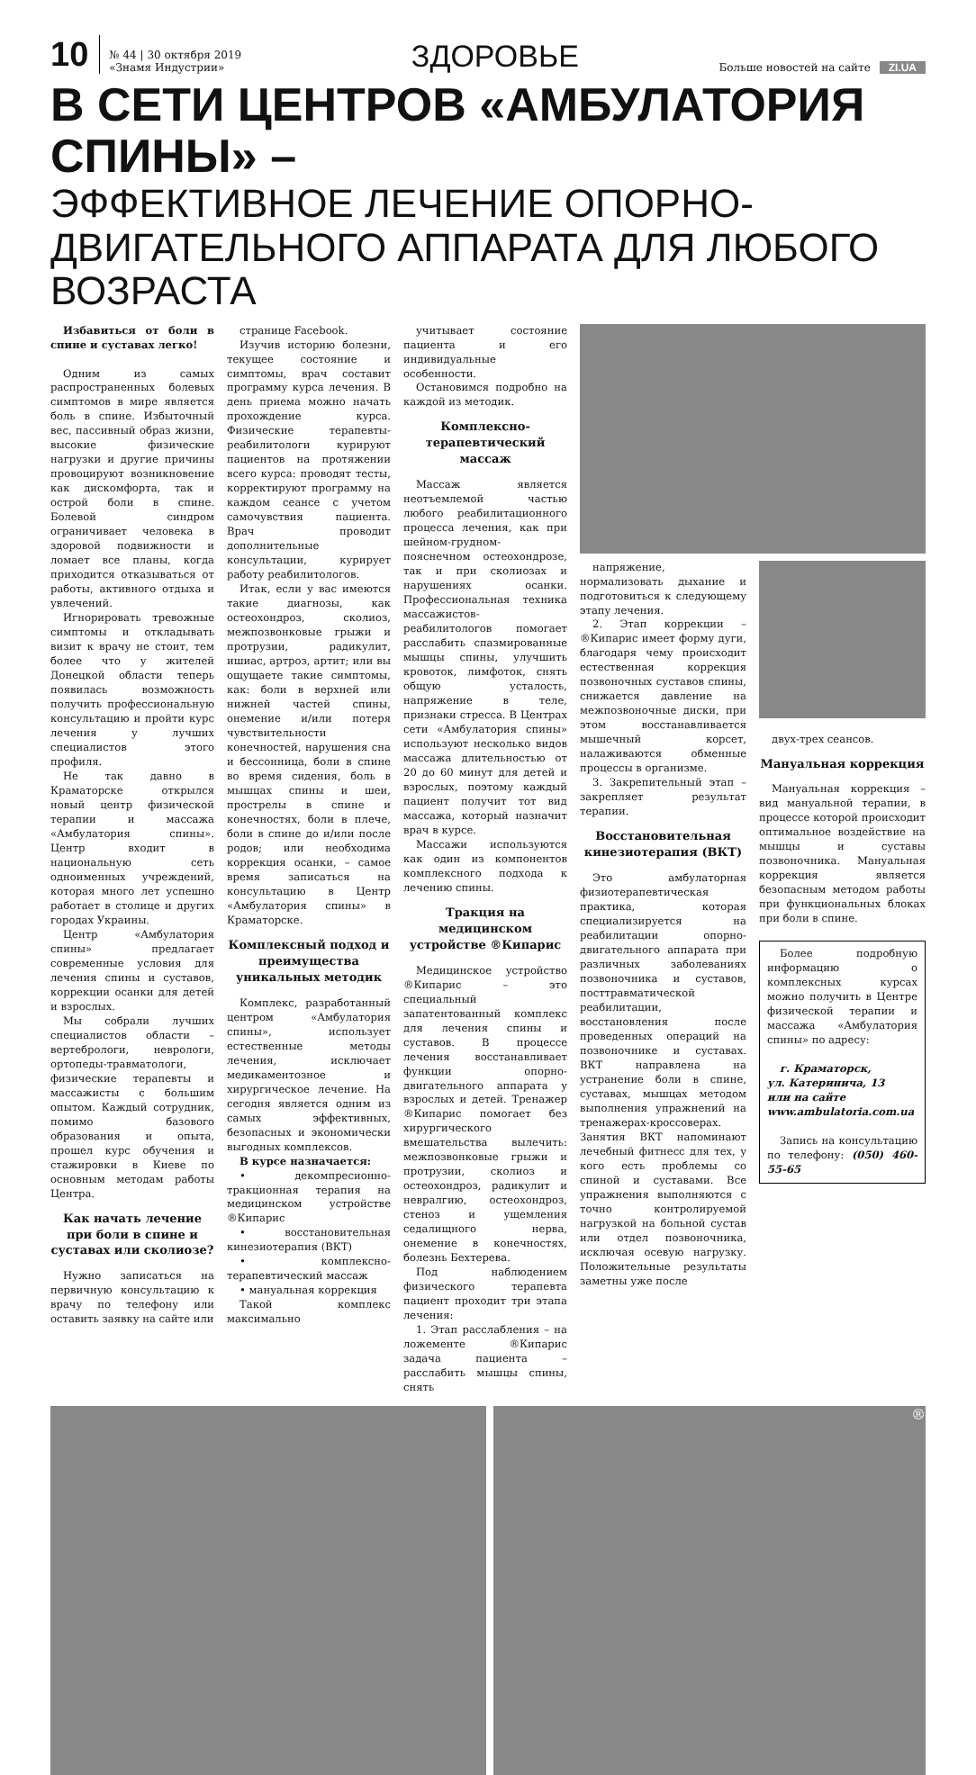10
№ 44 | 30 октября 2019
«Знамя Индустрии»
ЗДОРОВЬЕ
Больше новостей на сайте ZI.UA
В СЕТИ ЦЕНТРОВ «АМБУЛАТОРИЯ СПИНЫ» –
ЭФФЕКТИВНОЕ ЛЕЧЕНИЕ ОПОРНО-ДВИГАТЕЛЬНОГО АППАРАТА ДЛЯ ЛЮБОГО ВОЗРАСТА
Избавиться от боли в спине и суставах легко!
Одним из самых распространенных болевых симптомов в мире является боль в спине. Избыточный вес, пассивный образ жизни, высокие физические нагрузки и другие причины провоцируют возникновение как дискомфорта, так и острой боли в спине. Болевой синдром ограничивает человека в здоровой подвижности и ломает все планы, когда приходится отказываться от работы, активного отдыха и увлечений.
Игнорировать тревожные симптомы и откладывать визит к врачу не стоит, тем более что у жителей Донецкой области теперь появилась возможность получить профессиональную консультацию и пройти курс лечения у лучших специалистов этого профиля.
Не так давно в Краматорске открылся новый центр физической терапии и массажа «Амбулатория спины». Центр входит в национальную сеть одноименных учреждений, которая много лет успешно работает в столице и других городах Украины.
Центр «Амбулатория спины» предлагает современные условия для лечения спины и суставов, коррекции осанки для детей и взрослых.
Мы собрали лучших специалистов области – вертебрологи, неврологи, ортопеды-травматологи, физические терапевты и массажисты с большим опытом. Каждый сотрудник, помимо базового образования и опыта, прошел курс обучения и стажировки в Киеве по основным методам работы Центра.
Как начать лечение при боли в спине и суставах или сколиозе?
Нужно записаться на первичную консультацию к врачу по телефону или оставить заявку на сайте или
странице Facebook.
Изучив историю болезни, текущее состояние и симптомы, врач составит программу курса лечения. В день приема можно начать прохождение курса. Физические терапевты-реабилитологи курируют пациентов на протяжении всего курса: проводят тесты, корректируют программу на каждом сеансе с учетом самочувствия пациента. Врач проводит дополнительные консультации, курирует работу реабилитологов.
Итак, если у вас имеются такие диагнозы, как остеохондроз, сколиоз, межпозвонковые грыжи и протрузии, радикулит, ишиас, артроз, артит; или вы ощущаете такие симптомы, как: боли в верхней или нижней частей спины, онемение и/или потеря чувствительности конечностей, нарушения сна и бессонница, боли в спине во время сидения, боль в мышцах спины и шеи, прострелы в спине и конечностях, боли в плече, боли в спине до и/или после родов; или необходима коррекция осанки, – самое время записаться на консультацию в Центр «Амбулатория спины» в Краматорске.
Комплексный подход и преимущества уникальных методик
Комплекс, разработанный центром «Амбулатория спины», использует естественные методы лечения, исключает медикаментозное и хирургическое лечение. На сегодня является одним из самых эффективных, безопасных и экономически выгодных комплексов.
В курсе назначается:
• декомпресионно-тракционная терапия на медицинском устройстве ®Кипарис
• восстановительная кинезиотерапия (ВКТ)
• комплексно-терапевтический массаж
• мануальная коррекция
Такой комплекс максимально
учитывает состояние пациента и его индивидуальные особенности.
Остановимся подробно на каждой из методик.
Комплексно-терапевтический массаж
Массаж является неотъемлемой частью любого реабилитационного процесса лечения, как при шейном-грудном-пояснечном остеохондрозе, так и при сколиозах и нарушениях осанки. Профессиональная техника массажистов-реабилитологов помогает расслабить спазмированные мышцы спины, улучшить кровоток, лимфоток, снять общую усталость, напряжение в теле, признаки стресса. В Центрах сети «Амбулатория спины» используют несколько видов массажа длительностью от 20 до 60 минут для детей и взрослых, поэтому каждый пациент получит тот вид массажа, который назначит врач в курсе.
Массажи используются как один из компонентов комплексного подхода к лечению спины.
Тракция на медицинском устройстве ®Кипарис
Медицинское устройство ®Кипарис – это специальный запатентованный комплекс для лечения спины и суставов. В процессе лечения восстанавливает функции опорно-двигательного аппарата у взрослых и детей. Тренажер ®Кипарис помогает без хирургического вмешательства вылечить: межпозвонковые грыжи и протрузии, сколиоз и остеохондроз, радикулит и невралгию, остеохондроз, стеноз и ущемления седалищного нерва, онемение в конечностях, болезнь Бехтерева.
Под наблюдением физического терапевта пациент проходит три этапа лечения:
1. Этап расслабления – на ложементе ®Кипарис задача пациента – расслабить мышцы спины, снять
напряжение, нормализовать дыхание и подготовиться к следующему этапу лечения.
2. Этап коррекции – ®Кипарис имеет форму дуги, благодаря чему происходит естественная коррекция позвоночных суставов спины, снижается давление на межпозвоночные диски, при этом восстанавливается мышечный корсет, налаживаются обменные процессы в организме.
3. Закрепительный этап – закрепляет результат терапии.
Восстановительная кинезиотерапия (ВКТ)
Это амбулаторная физиотерапевтическая практика, которая специализируется на реабилитации опорно-двигательного аппарата при различных заболеваниях позвоночника и суставов, посттравматической реабилитации, восстановления после проведенных операций на позвоночнике и суставах. ВКТ направлена на устранение боли в спине, суставах, мышцах методом выполнения упражнений на тренажерах-кроссоверах. Занятия ВКТ напоминают лечебный фитнесс для тех, у кого есть проблемы со спиной и суставами. Все упражнения выполняются с точно контролируемой нагрузкой на больной сустав или отдел позвоночника, исключая осевую нагрузку. Положительные результаты заметны уже после
двух-трех сеансов.
Мануальная коррекция
Мануальная коррекция – вид мануальной терапии, в процессе которой происходит оптимальное воздействие на мышцы и суставы позвоночника. Мануальная коррекция является безопасным методом работы при функциональных блоках при боли в спине.
Более подробную информацию о комплексных курсах можно получить в Центре физической терапии и массажа «Амбулатория спины» по адресу:
г. Краматорск,
ул. Катеринича, 13
или на сайте
www.ambulatoria.com.ua
Запись на консультацию по телефону: (050) 460-55-65
®